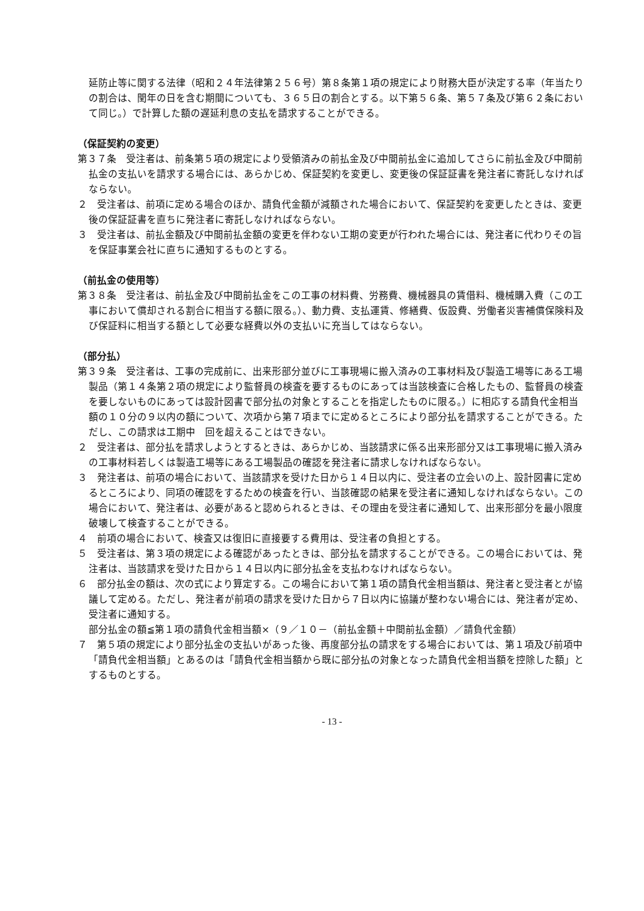延防止等に関する法律（昭和２４年法律第２５６号）第８条第１項の規定により財務大臣が決定する率（年当たりの割合は、閏年の日を含む期間についても、３６５日の割合とする。以下第５６条、第５７条及び第６２条において同じ。）で計算した額の遅延利息の支払を請求することができる。
（保証契約の変更）
第３７条　受注者は、前条第５項の規定により受領済みの前払金及び中間前払金に追加してさらに前払金及び中間前払金の支払いを請求する場合には、あらかじめ、保証契約を変更し、変更後の保証証書を発注者に寄託しなければならない。
２　受注者は、前項に定める場合のほか、請負代金額が減額された場合において、保証契約を変更したときは、変更後の保証証書を直ちに発注者に寄託しなければならない。
３　受注者は、前払金額及び中間前払金額の変更を伴わない工期の変更が行われた場合には、発注者に代わりその旨を保証事業会社に直ちに通知するものとする。
（前払金の使用等）
第３８条　受注者は、前払金及び中間前払金をこの工事の材料費、労務費、機械器具の賃借料、機械購入費（この工事において償却される割合に相当する額に限る。）、動力費、支払運賃、修繕費、仮設費、労働者災害補償保険料及び保証料に相当する額として必要な経費以外の支払いに充当してはならない。
（部分払）
第３９条　受注者は、工事の完成前に、出来形部分並びに工事現場に搬入済みの工事材料及び製造工場等にある工場製品（第１４条第２項の規定により監督員の検査を要するものにあっては当該検査に合格したもの、監督員の検査を要しないものにあっては設計図書で部分払の対象とすることを指定したものに限る。）に相応する請負代金相当額の１０分の９以内の額について、次項から第７項までに定めるところにより部分払を請求することができる。ただし、この請求は工期中　回を超えることはできない。
２　受注者は、部分払を請求しようとするときは、あらかじめ、当該請求に係る出来形部分又は工事現場に搬入済みの工事材料若しくは製造工場等にある工場製品の確認を発注者に請求しなければならない。
３　発注者は、前項の場合において、当該請求を受けた日から１４日以内に、受注者の立会いの上、設計図書に定めるところにより、同項の確認をするための検査を行い、当該確認の結果を受注者に通知しなければならない。この場合において、発注者は、必要があると認められるときは、その理由を受注者に通知して、出来形部分を最小限度破壊して検査することができる。
４　前項の場合において、検査又は復旧に直接要する費用は、受注者の負担とする。
５　受注者は、第３項の規定による確認があったときは、部分払を請求することができる。この場合においては、発注者は、当該請求を受けた日から１４日以内に部分払金を支払わなければならない。
６　部分払金の額は、次の式により算定する。この場合において第１項の請負代金相当額は、発注者と受注者とが協議して定める。ただし、発注者が前項の請求を受けた日から７日以内に協議が整わない場合には、発注者が定め、受注者に通知する。
部分払金の額≦第１項の請負代金相当額×（９／１０－（前払金額＋中間前払金額）／請負代金額）
７　第５項の規定により部分払金の支払いがあった後、再度部分払の請求をする場合においては、第１項及び前項中「請負代金相当額」とあるのは「請負代金相当額から既に部分払の対象となった請負代金相当額を控除した額」とするものとする。
- 13 -